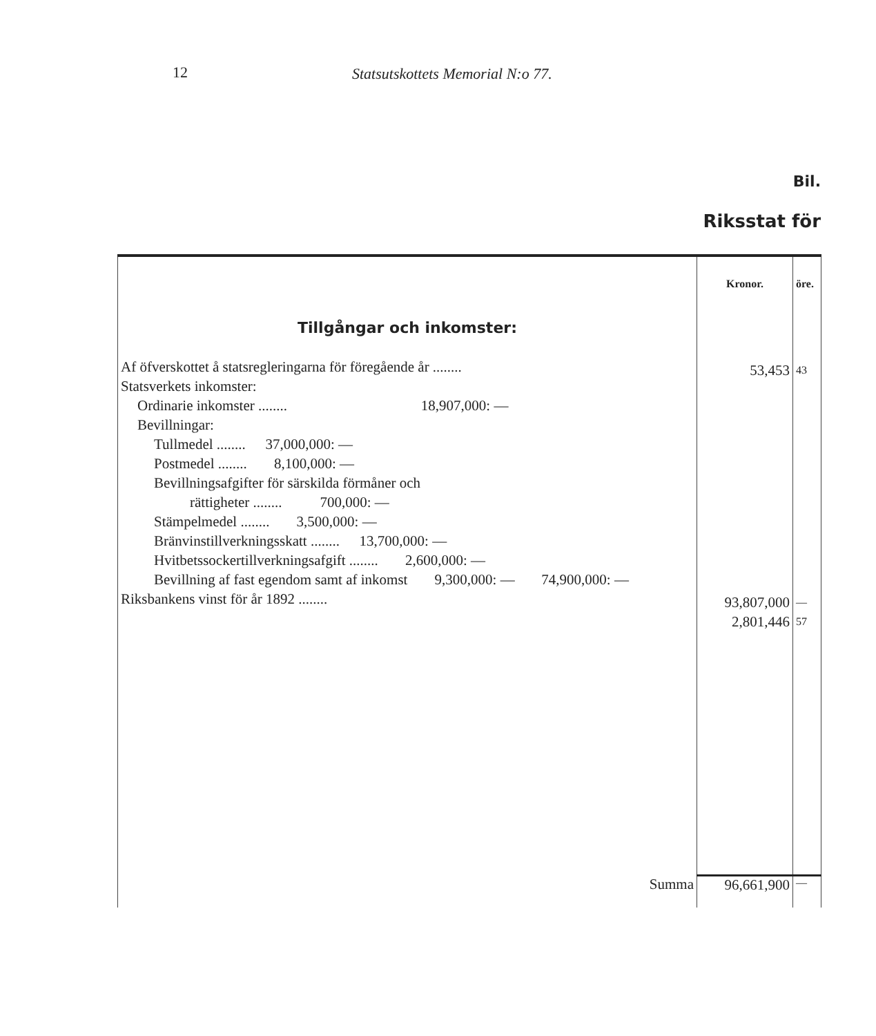12 Statsutskottets Memorial N:o 77.
Bil.
Riksstat för
| | Kronor. | öre. |
| Tillgångar och inkomster: Af öfverskottet å statsregleringarna för föregående år ........ Statsverkets inkomster: Ordinarie inkomster ........ 18,907,000: — Bevillningar: Tullmedel ........ 37,000,000: — Postmedel ........ 8,100,000: — Bevillningsafgifter för särskilda förmåner och rättigheter ........ 700,000: — Stämpelmedel ........ 3,500,000: — Bränvinstillverkningsskatt ........ 13,700,000: — Hvitbetssockertillverkningsafgift ........ 2,600,000: — Bevillning af fast egendom samt af inkomst 9,300,000: — 74,900,000: — Riksbankens vinst för år 1892 ........ | 53,453 93,807,000 2,801,446 | 43 — 57 |
| Summa | 96,661,900 | — |